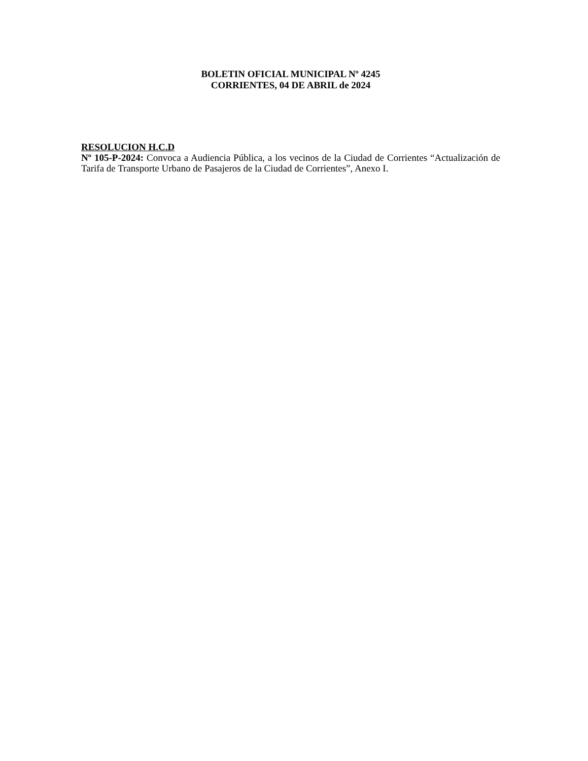BOLETIN OFICIAL MUNICIPAL Nº 4245
CORRIENTES, 04 DE ABRIL de 2024
RESOLUCION H.C.D
Nº 105-P-2024: Convoca a Audiencia Pública, a los vecinos de la Ciudad de Corrientes “Actualización de Tarifa de Transporte Urbano de Pasajeros de la Ciudad de Corrientes”, Anexo I.